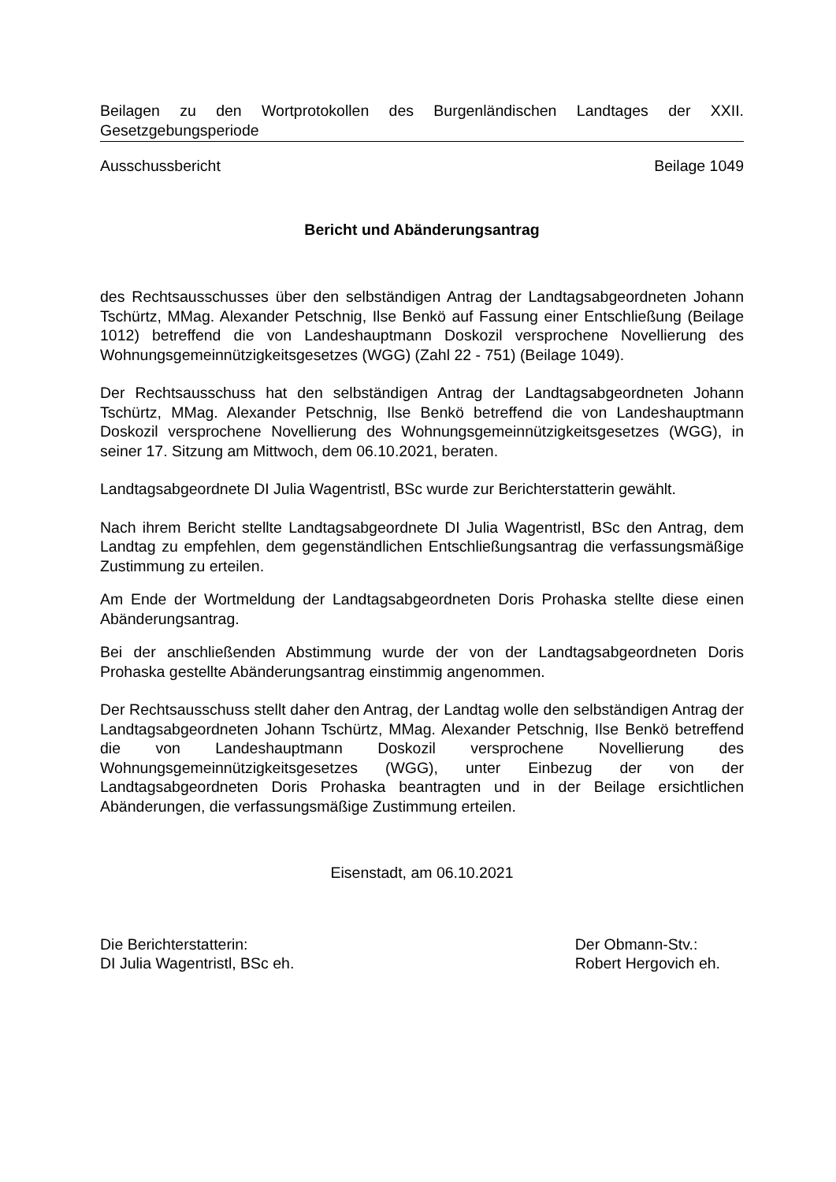Beilagen zu den Wortprotokollen des Burgenländischen Landtages der XXII. Gesetzgebungsperiode
Ausschussbericht Beilage 1049
Bericht und Abänderungsantrag
des Rechtsausschusses über den selbständigen Antrag der Landtagsabgeordneten Johann Tschürtz, MMag. Alexander Petschnig, Ilse Benkö auf Fassung einer Entschließung (Beilage 1012) betreffend die von Landeshauptmann Doskozil versprochene Novellierung des Wohnungsgemeinnützigkeitsgesetzes (WGG) (Zahl 22 - 751) (Beilage 1049).
Der Rechtsausschuss hat den selbständigen Antrag der Landtagsabgeordneten Johann Tschürtz, MMag. Alexander Petschnig, Ilse Benkö betreffend die von Landeshauptmann Doskozil versprochene Novellierung des Wohnungsgemeinnützigkeitsgesetzes (WGG), in seiner 17. Sitzung am Mittwoch, dem 06.10.2021, beraten.
Landtagsabgeordnete DI Julia Wagentristl, BSc wurde zur Berichterstatterin gewählt.
Nach ihrem Bericht stellte Landtagsabgeordnete DI Julia Wagentristl, BSc den Antrag, dem Landtag zu empfehlen, dem gegenständlichen Entschließungsantrag die verfassungsmäßige Zustimmung zu erteilen.
Am Ende der Wortmeldung der Landtagsabgeordneten Doris Prohaska stellte diese einen Abänderungsantrag.
Bei der anschließenden Abstimmung wurde der von der Landtagsabgeordneten Doris Prohaska gestellte Abänderungsantrag einstimmig angenommen.
Der Rechtsausschuss stellt daher den Antrag, der Landtag wolle den selbständigen Antrag der Landtagsabgeordneten Johann Tschürtz, MMag. Alexander Petschnig, Ilse Benkö betreffend die von Landeshauptmann Doskozil versprochene Novellierung des Wohnungsgemeinnützigkeitsgesetzes (WGG), unter Einbezug der von der Landtagsabgeordneten Doris Prohaska beantragten und in der Beilage ersichtlichen Abänderungen, die verfassungsmäßige Zustimmung erteilen.
Eisenstadt, am 06.10.2021
Die Berichterstatterin:
DI Julia Wagentristl, BSc eh.
Der Obmann-Stv.:
Robert Hergovich eh.